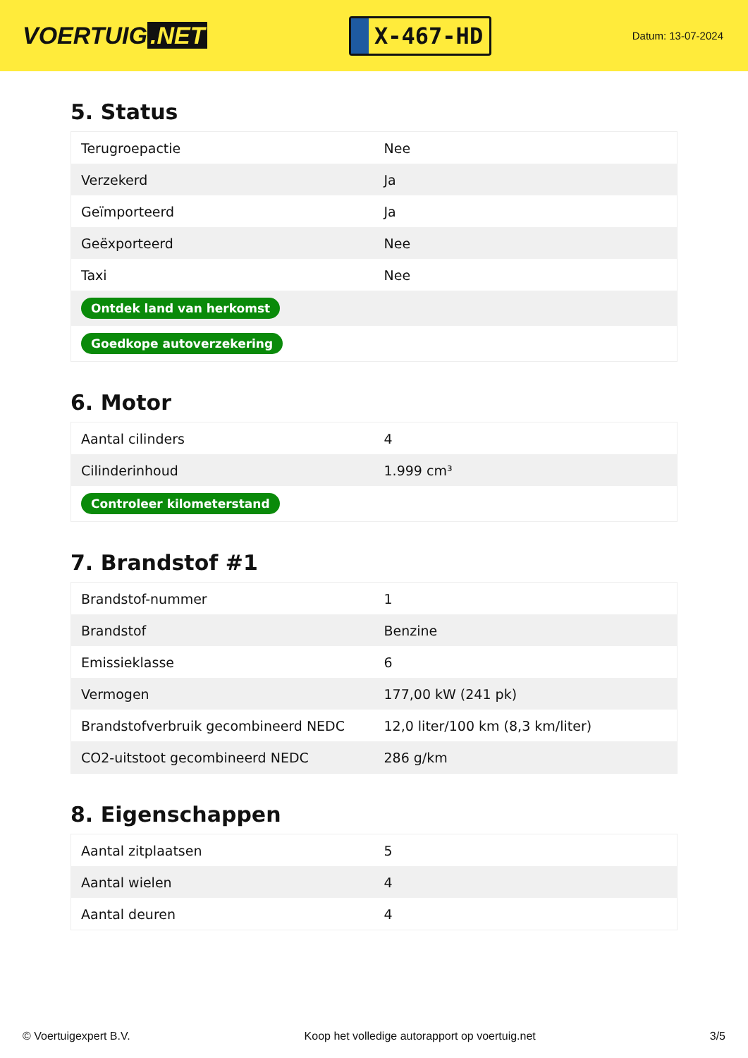VOERTUIG.NET
X-467-HD
Datum: 13-07-2024
5. Status
| Terugroepactie | Nee |
| Verzekerd | Ja |
| Geïmporteerd | Ja |
| Geëxporteerd | Nee |
| Taxi | Nee |
| Ontdek land van herkomst | |
| Goedkope autoverzekering | |
6. Motor
| Aantal cilinders | 4 |
| Cilinderinhoud | 1.999 cm³ |
| Controleer kilometerstand | |
7. Brandstof #1
| Brandstof-nummer | 1 |
| Brandstof | Benzine |
| Emissieklasse | 6 |
| Vermogen | 177,00 kW (241 pk) |
| Brandstofverbruik gecombineerd NEDC | 12,0 liter/100 km (8,3 km/liter) |
| CO2-uitstoot gecombineerd NEDC | 286 g/km |
8. Eigenschappen
| Aantal zitplaatsen | 5 |
| Aantal wielen | 4 |
| Aantal deuren | 4 |
© Voertuigexpert B.V. Koop het volledige autorapport op voertuig.net 3/5